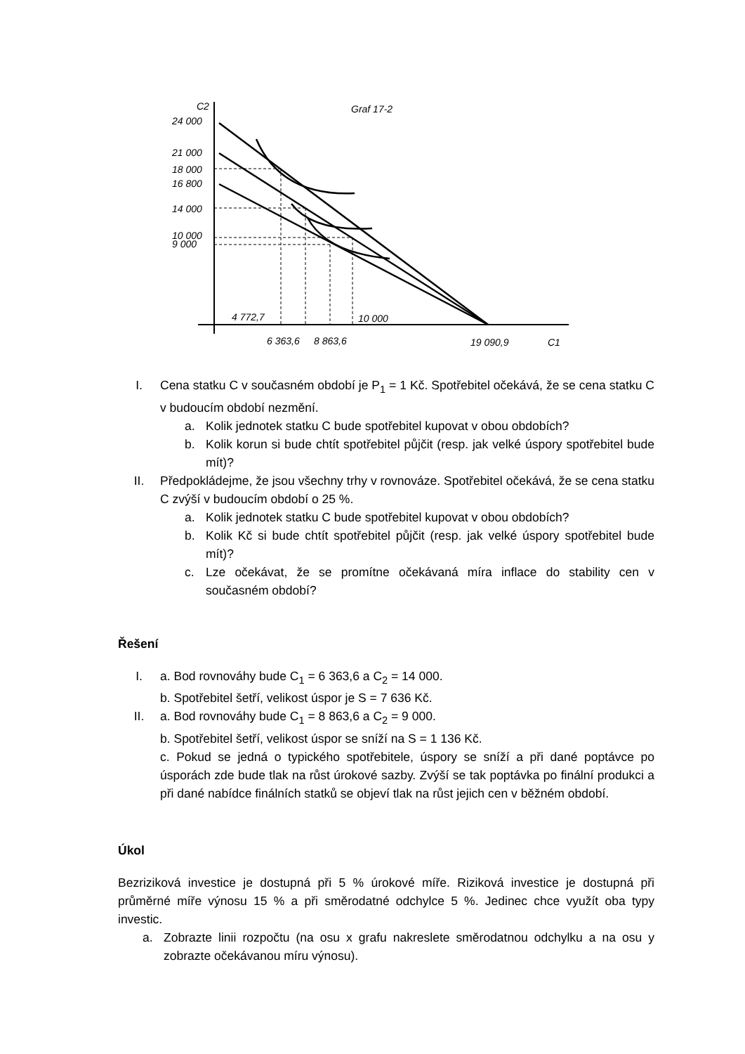C2
Graf 17-2
24 000
21 000
18 000
16 800
14 000
10 000
9 000
4 772,7
10 000
6 363,6
8 863,6
19 090,9
C1
I. Cena statku C v současném období je P<sub>1</sub> = 1 Kč. Spotřebitel očekává, že se cena statku C v budoucím období nezmění.
a. Kolik jednotek statku C bude spotřebitel kupovat v obou obdobích?
b. Kolik korun si bude chtít spotřebitel půjčit (resp. jak velké úspory spotřebitel bude mít)?
II. Předpokládejme, že jsou všechny trhy v rovnováze. Spotřebitel očekává, že se cena statku C zvýší v budoucím období o 25 %.
a. Kolik jednotek statku C bude spotřebitel kupovat v obou obdobích?
b. Kolik Kč si bude chtít spotřebitel půjčit (resp. jak velké úspory spotřebitel bude mít)?
c. Lze očekávat, že se promítne očekávaná míra inflace do stability cen v současném období?
Řešení
I. a. Bod rovnováhy bude C<sub>1</sub> = 6 363,6 a C<sub>2</sub> = 14 000.
b. Spotřebitel šetří, velikost úspor je S = 7 636 Kč.
II. a. Bod rovnováhy bude C<sub>1</sub> = 8 863,6 a C<sub>2</sub> = 9 000.
b. Spotřebitel šetří, velikost úspor se sníží na S = 1 136 Kč.
c. Pokud se jedná o typického spotřebitele, úspory se sníží a při dané poptávce po úsporách zde bude tlak na růst úrokové sazby. Zvýší se tak poptávka po finální produkci a při dané nabídce finálních statků se objeví tlak na růst jejich cen v běžném období.
Úkol
Bezriziková investice je dostupná při 5 % úrokové míře. Riziková investice je dostupná při průměrné míře výnosu 15 % a při směrodatné odchylce 5 %. Jedinec chce využít oba typy investic.
a. Zobrazte linii rozpočtu (na osu x grafu nakreslete směrodatnou odchylku a na osu y zobrazte očekávanou míru výnosu).